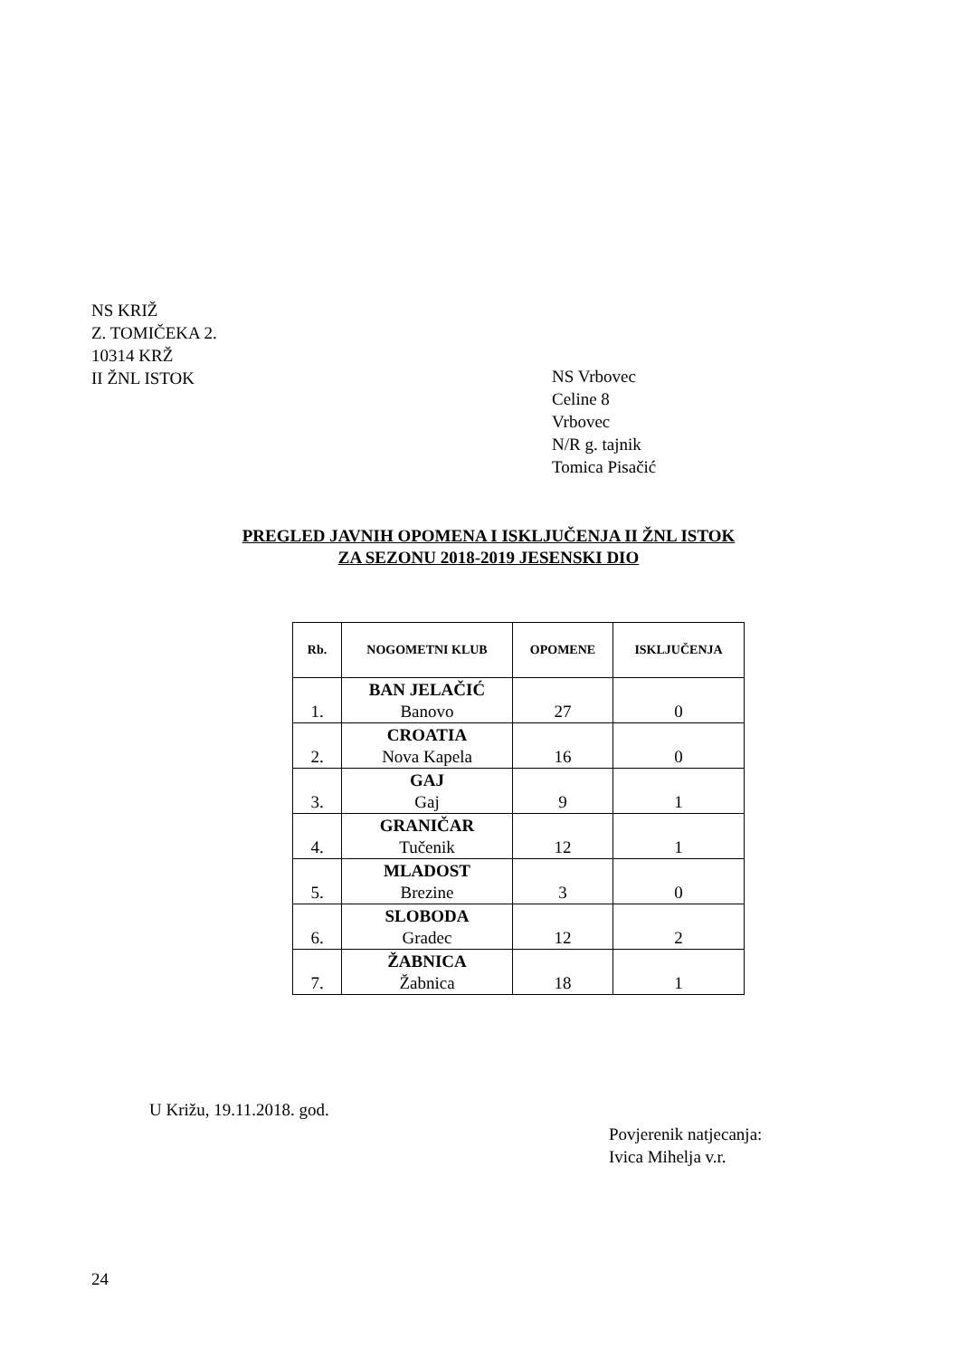NS KRIŽ
Z. TOMIČEKA 2.
10314 KRŽ
II ŽNL ISTOK
NS Vrbovec
Celine 8
Vrbovec
N/R g. tajnik
Tomica Pisačić
PREGLED JAVNIH OPOMENA I ISKLJUČENJA II ŽNL ISTOK
ZA SEZONU 2018-2019 JESENSKI DIO
| Rb. | NOGOMETNI KLUB | OPOMENE | ISKLJUČENJA |
| --- | --- | --- | --- |
| 1. | BAN JELAČIĆ Banovo | 27 | 0 |
| 2. | CROATIA Nova Kapela | 16 | 0 |
| 3. | GAJ Gaj | 9 | 1 |
| 4. | GRANIČAR Tučenik | 12 | 1 |
| 5. | MLADOST Brezine | 3 | 0 |
| 6. | SLOBODA Gradec | 12 | 2 |
| 7. | ŽABNICA Žabnica | 18 | 1 |
U Križu, 19.11.2018. god.
Povjerenik natjecanja:
Ivica Mihelja v.r.
24